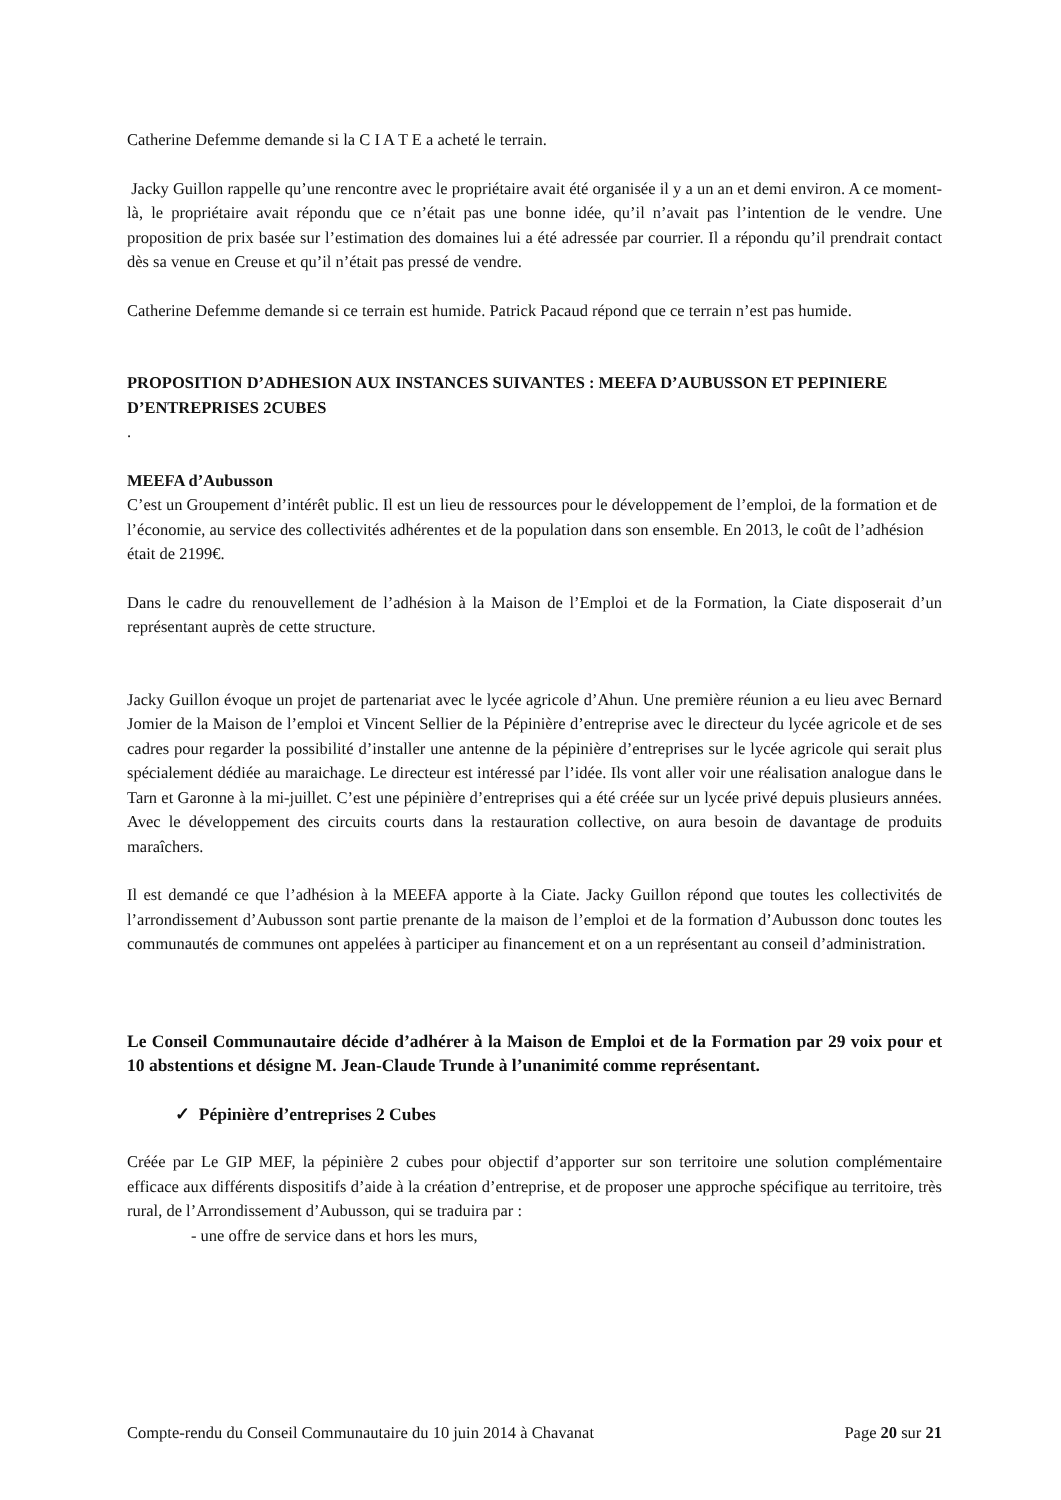Catherine Defemme demande si la C I A T E a acheté le terrain.
Jacky Guillon rappelle qu’une rencontre avec le propriétaire avait été organisée il y a un an et demi environ. A ce moment-là, le propriétaire avait répondu que ce n’était pas une bonne idée, qu’il n’avait pas l’intention de le vendre. Une proposition de prix basée sur l’estimation des domaines lui a été adressée par courrier. Il a répondu qu’il prendrait contact dès sa venue en Creuse et qu’il n’était pas pressé de vendre.
Catherine Defemme demande si ce terrain est humide. Patrick Pacaud répond que ce terrain n’est pas humide.
PROPOSITION D’ADHESION AUX INSTANCES SUIVANTES : MEEFA D’AUBUSSON ET PEPINIERE D’ENTREPRISES 2CUBES
.
MEEFA d’Aubusson
C’est un Groupement d’intérêt public. Il est un lieu de ressources pour le développement de l’emploi, de la formation et de l’économie, au service des collectivités adhérentes et de la population dans son ensemble. En 2013, le coût de l’adhésion était de 2199€.
Dans le cadre du renouvellement de l’adhésion à la Maison de l’Emploi et de la Formation, la Ciate disposerait d’un représentant auprès de cette structure.
Jacky Guillon évoque un projet de partenariat avec le lycée agricole d’Ahun. Une première réunion a eu lieu avec Bernard Jomier de la Maison de l’emploi et Vincent Sellier de la Pépinière d’entreprise avec le directeur du lycée agricole et de ses cadres pour regarder la possibilité d’installer une antenne de la pépinière d’entreprises sur le lycée agricole qui serait plus spécialement dédiée au maraichage. Le directeur est intéressé par l’idée. Ils vont aller voir une réalisation analogue dans le Tarn et Garonne à la mi-juillet. C’est une pépinière d’entreprises qui a été créée sur un lycée privé depuis plusieurs années. Avec le développement des circuits courts dans la restauration collective, on aura besoin de davantage de produits maraîchers.
Il est demandé ce que l’adhésion à la MEEFA apporte à la Ciate. Jacky Guillon répond que toutes les collectivités de l’arrondissement d’Aubusson sont partie prenante de la maison de l’emploi et de la formation d’Aubusson donc toutes les communautés de communes ont appelées à participer au financement et on a un représentant au conseil d’administration.
Le Conseil Communautaire décide d’adhérer à la Maison de Emploi et de la Formation par 29 voix pour et 10 abstentions et désigne M. Jean-Claude Trunde à l’unanimité comme représentant.
✓ Pépinière d’entreprises 2 Cubes
Créée par Le GIP MEF, la pépinière 2 cubes pour objectif d’apporter sur son territoire une solution complémentaire efficace aux différents dispositifs d’aide à la création d’entreprise, et de proposer une approche spécifique au territoire, très rural, de l’Arrondissement d’Aubusson, qui se traduira par :
- une offre de service dans et hors les murs,
Compte-rendu du Conseil Communautaire du 10 juin 2014 à Chavanat Page 20 sur 21